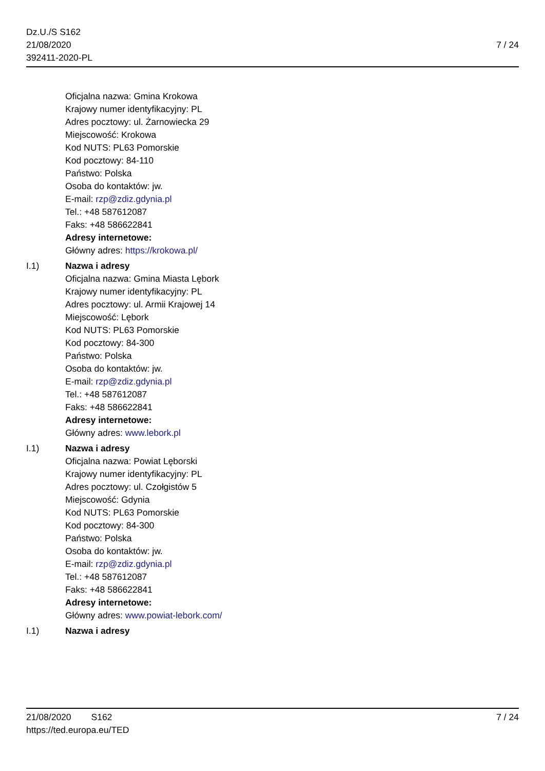Dz.U./S S162
21/08/2020
392411-2020-PL
7 / 24
Oficjalna nazwa: Gmina Krokowa
Krajowy numer identyfikacyjny: PL
Adres pocztowy: ul. Żarnowiecka 29
Miejscowość: Krokowa
Kod NUTS: PL63 Pomorskie
Kod pocztowy: 84-110
Państwo: Polska
Osoba do kontaktów: jw.
E-mail: rzp@zdiz.gdynia.pl
Tel.: +48 587612087
Faks: +48 586622841
Adresy internetowe:
Główny adres: https://krokowa.pl/
I.1) Nazwa i adresy
Oficjalna nazwa: Gmina Miasta Lębork
Krajowy numer identyfikacyjny: PL
Adres pocztowy: ul. Armii Krajowej 14
Miejscowość: Lębork
Kod NUTS: PL63 Pomorskie
Kod pocztowy: 84-300
Państwo: Polska
Osoba do kontaktów: jw.
E-mail: rzp@zdiz.gdynia.pl
Tel.: +48 587612087
Faks: +48 586622841
Adresy internetowe:
Główny adres: www.lebork.pl
I.1) Nazwa i adresy
Oficjalna nazwa: Powiat Lęborski
Krajowy numer identyfikacyjny: PL
Adres pocztowy: ul. Czołgistów 5
Miejscowość: Gdynia
Kod NUTS: PL63 Pomorskie
Kod pocztowy: 84-300
Państwo: Polska
Osoba do kontaktów: jw.
E-mail: rzp@zdiz.gdynia.pl
Tel.: +48 587612087
Faks: +48 586622841
Adresy internetowe:
Główny adres: www.powiat-lebork.com/
I.1) Nazwa i adresy
21/08/2020 S162
https://ted.europa.eu/TED
7 / 24